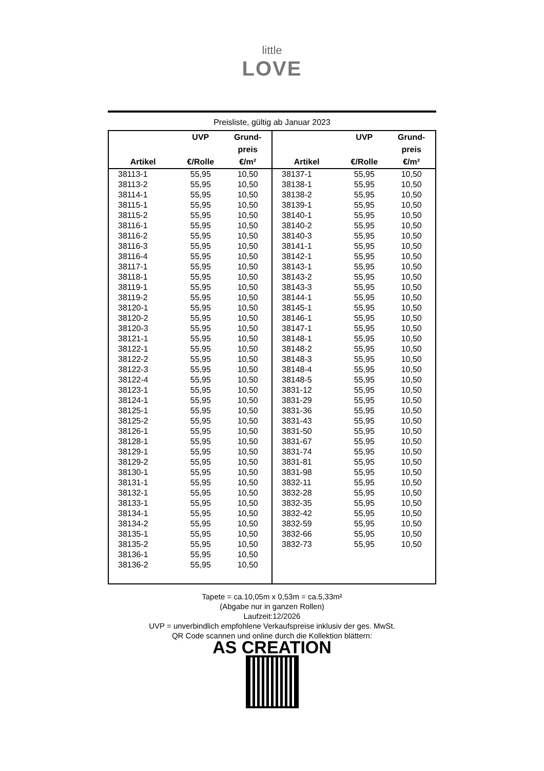little
LOVE
Preisliste, gültig ab Januar 2023
| Artikel | UVP €/Rolle | Grund- preis €/m² |
| --- | --- | --- |
| 38113-1 | 55,95 | 10,50 |
| 38113-2 | 55,95 | 10,50 |
| 38114-1 | 55,95 | 10,50 |
| 38115-1 | 55,95 | 10,50 |
| 38115-2 | 55,95 | 10,50 |
| 38116-1 | 55,95 | 10,50 |
| 38116-2 | 55,95 | 10,50 |
| 38116-3 | 55,95 | 10,50 |
| 38116-4 | 55,95 | 10,50 |
| 38117-1 | 55,95 | 10,50 |
| 38118-1 | 55,95 | 10,50 |
| 38119-1 | 55,95 | 10,50 |
| 38119-2 | 55,95 | 10,50 |
| 38120-1 | 55,95 | 10,50 |
| 38120-2 | 55,95 | 10,50 |
| 38120-3 | 55,95 | 10,50 |
| 38121-1 | 55,95 | 10,50 |
| 38122-1 | 55,95 | 10,50 |
| 38122-2 | 55,95 | 10,50 |
| 38122-3 | 55,95 | 10,50 |
| 38122-4 | 55,95 | 10,50 |
| 38123-1 | 55,95 | 10,50 |
| 38124-1 | 55,95 | 10,50 |
| 38125-1 | 55,95 | 10,50 |
| 38125-2 | 55,95 | 10,50 |
| 38126-1 | 55,95 | 10,50 |
| 38128-1 | 55,95 | 10,50 |
| 38129-1 | 55,95 | 10,50 |
| 38129-2 | 55,95 | 10,50 |
| 38130-1 | 55,95 | 10,50 |
| 38131-1 | 55,95 | 10,50 |
| 38132-1 | 55,95 | 10,50 |
| 38133-1 | 55,95 | 10,50 |
| 38134-1 | 55,95 | 10,50 |
| 38134-2 | 55,95 | 10,50 |
| 38135-1 | 55,95 | 10,50 |
| 38135-2 | 55,95 | 10,50 |
| 38136-1 | 55,95 | 10,50 |
| 38136-2 | 55,95 | 10,50 |
| Artikel | UVP €/Rolle | Grund- preis €/m² |
| --- | --- | --- |
| 38137-1 | 55,95 | 10,50 |
| 38138-1 | 55,95 | 10,50 |
| 38138-2 | 55,95 | 10,50 |
| 38139-1 | 55,95 | 10,50 |
| 38140-1 | 55,95 | 10,50 |
| 38140-2 | 55,95 | 10,50 |
| 38140-3 | 55,95 | 10,50 |
| 38141-1 | 55,95 | 10,50 |
| 38142-1 | 55,95 | 10,50 |
| 38143-1 | 55,95 | 10,50 |
| 38143-2 | 55,95 | 10,50 |
| 38143-3 | 55,95 | 10,50 |
| 38144-1 | 55,95 | 10,50 |
| 38145-1 | 55,95 | 10,50 |
| 38146-1 | 55,95 | 10,50 |
| 38147-1 | 55,95 | 10,50 |
| 38148-1 | 55,95 | 10,50 |
| 38148-2 | 55,95 | 10,50 |
| 38148-3 | 55,95 | 10,50 |
| 38148-4 | 55,95 | 10,50 |
| 38148-5 | 55,95 | 10,50 |
| 3831-12 | 55,95 | 10,50 |
| 3831-29 | 55,95 | 10,50 |
| 3831-36 | 55,95 | 10,50 |
| 3831-43 | 55,95 | 10,50 |
| 3831-50 | 55,95 | 10,50 |
| 3831-67 | 55,95 | 10,50 |
| 3831-74 | 55,95 | 10,50 |
| 3831-81 | 55,95 | 10,50 |
| 3831-98 | 55,95 | 10,50 |
| 3832-11 | 55,95 | 10,50 |
| 3832-28 | 55,95 | 10,50 |
| 3832-35 | 55,95 | 10,50 |
| 3832-42 | 55,95 | 10,50 |
| 3832-59 | 55,95 | 10,50 |
| 3832-66 | 55,95 | 10,50 |
| 3832-73 | 55,95 | 10,50 |
Tapete = ca.10,05m x 0,53m = ca.5,33m²
(Abgabe nur in ganzen Rollen)
Laufzeit:12/2026
UVP = unverbindlich empfohlene Verkaufspreise inklusiv der ges. MwSt.
QR Code scannen und online durch die Kollektion blättern:
AS CREATION